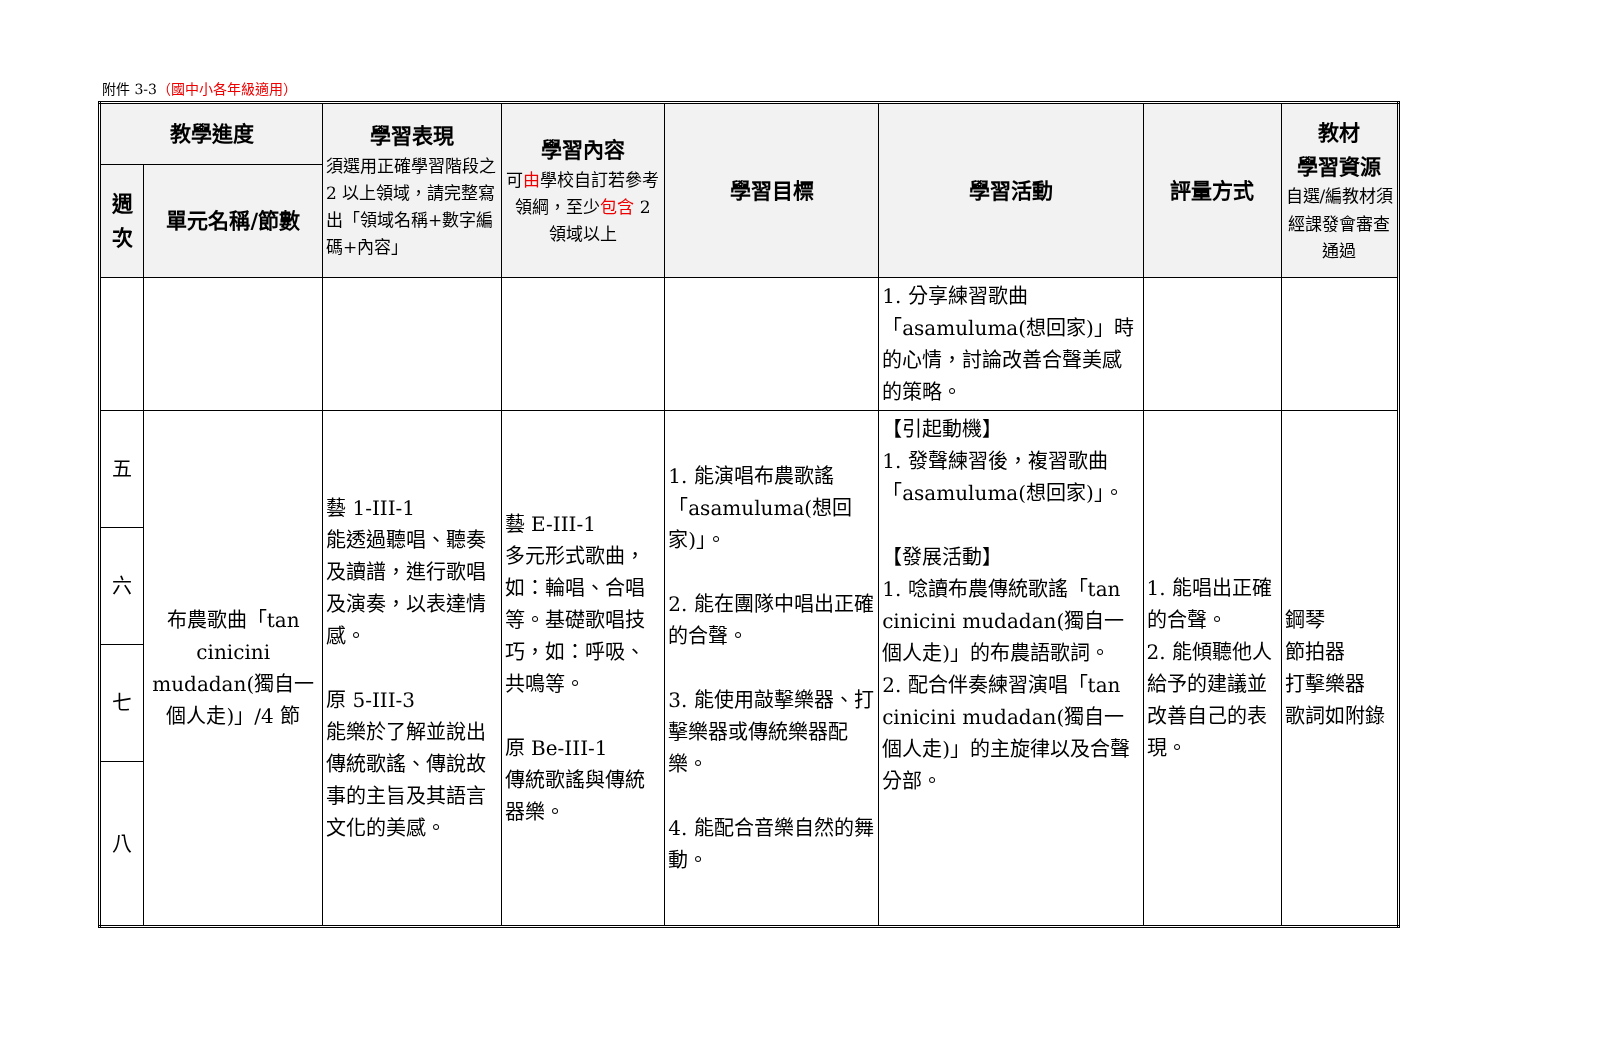附件 3-3（國中小各年級適用）
| 教學進度 | | 學習表現 須選用正確學習階段之 2 以上領域，請完整寫出「領域名稱+數字編碼+內容」 | 學習內容 可 由 學校自訂若參考領綱，至少 包含 2 領域以上 | 學習目標 | 學習活動 | 評量方式 | 教材 學習資源 自選/編教材須經課發會審查通過 |
| --- | --- | --- | --- | --- | --- | --- | --- |
| 週次 | 單元名稱/節數 | | | | | | |
| | | | | | 1. 分享練習歌曲「asamuluma(想回家)」時的心情，討論改善合聲美感的策略。 | | |
| 五 | 布農歌曲「tan cinicini mudadan(獨自一個人走)」/4 節 | 藝 1-III-1 能透過聽唱、聽奏及讀譜，進行歌唱及演奏，以表達情感。 原 5-III-3 能樂於了解並說出傳統歌謠、傳說故事的主旨及其語言文化的美感。 | 藝 E-III-1 多元形式歌曲，如：輪唱、合唱等。基礎歌唱技巧，如：呼吸、共鳴等。 原 Be-III-1 傳統歌謠與傳統器樂。 | 1. 能演唱布農歌謠「asamuluma(想回家)」。 2. 能在團隊中唱出正確的合聲。 3. 能使用敲擊樂器、打擊樂器或傳統樂器配樂。 4. 能配合音樂自然的舞動。 | 【引起動機】 1. 發聲練習後，複習歌曲「asamuluma(想回家)」。 【發展活動】 1. 唸讀布農傳統歌謠「tan cinicini mudadan(獨自一個人走)」的布農語歌詞。 2. 配合伴奏練習演唱「tan cinicini mudadan(獨自一個人走)」的主旋律以及合聲分部。 | 1. 能唱出正確的合聲。 2. 能傾聽他人給予的建議並改善自己的表現。 | 鋼琴 節拍器 打擊樂器 歌詞如附錄 |
| 六 | | | | | | | |
| 七 | | | | | | | |
| 八 | | | | | | | |